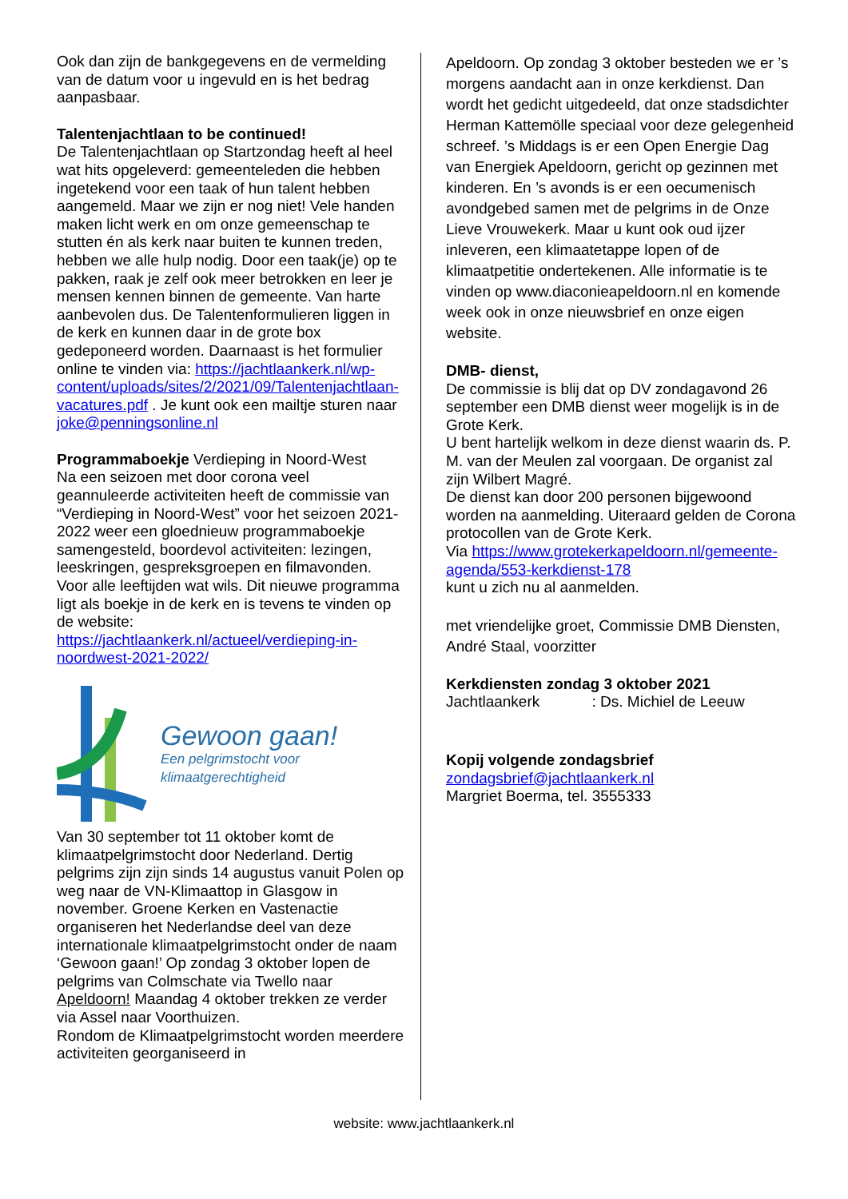Ook dan zijn de bankgegevens en de vermelding van de datum voor u ingevuld en is het bedrag aanpasbaar.
Talentenjachtlaan to be continued!
De Talentenjachtlaan op Startzondag heeft al heel wat hits opgeleverd: gemeenteleden die hebben ingetekend voor een taak of hun talent hebben aangemeld. Maar we zijn er nog niet! Vele handen maken licht werk en om onze gemeenschap te stutten én als kerk naar buiten te kunnen treden, hebben we alle hulp nodig. Door een taak(je) op te pakken, raak je zelf ook meer betrokken en leer je mensen kennen binnen de gemeente. Van harte aanbevolen dus. De Talentenformulieren liggen in de kerk en kunnen daar in de grote box gedeponeerd worden. Daarnaast is het formulier online te vinden via: https://jachtlaankerk.nl/wp-content/uploads/sites/2/2021/09/Talentenjachtlaan-vacatures.pdf . Je kunt ook een mailtje sturen naar joke@penningsonline.nl
Programmaboekje Verdieping in Noord-West
Na een seizoen met door corona veel geannuleerde activiteiten heeft de commissie van “Verdieping in Noord-West” voor het seizoen 2021-2022 weer een gloednieuw programmaboekje samengesteld, boordevol activiteiten: lezingen, leeskringen, gespreksgroepen en filmavonden. Voor alle leeftijden wat wils. Dit nieuwe programma ligt als boekje in de kerk en is tevens te vinden op de website:
https://jachtlaankerk.nl/actueel/verdieping-in-noordwest-2021-2022/
Gewoon gaan!
Een pelgrimstocht voor
klimaatgerechtigheid
Van 30 september tot 11 oktober komt de klimaatpelgrimstocht door Nederland. Dertig pelgrims zijn zijn sinds 14 augustus vanuit Polen op weg naar de VN-Klimaattop in Glasgow in november. Groene Kerken en Vastenactie organiseren het Nederlandse deel van deze internationale klimaatpelgrimstocht onder de naam ‘Gewoon gaan!’ Op zondag 3 oktober lopen de pelgrims van Colmschate via Twello naar Apeldoorn! Maandag 4 oktober trekken ze verder via Assel naar Voorthuizen.
Rondom de Klimaatpelgrimstocht worden meerdere activiteiten georganiseerd in
Apeldoorn. Op zondag 3 oktober besteden we er ’s morgens aandacht aan in onze kerkdienst. Dan wordt het gedicht uitgedeeld, dat onze stadsdichter Herman Kattemölle speciaal voor deze gelegenheid schreef. ’s Middags is er een Open Energie Dag van Energiek Apeldoorn, gericht op gezinnen met kinderen. En ’s avonds is er een oecumenisch avondgebed samen met de pelgrims in de Onze Lieve Vrouwekerk. Maar u kunt ook oud ijzer inleveren, een klimaatetappe lopen of de klimaatpetitie ondertekenen. Alle informatie is te vinden op www.diaconieapeldoorn.nl en komende week ook in onze nieuwsbrief en onze eigen website.
DMB- dienst,
De commissie is blij dat op DV zondagavond 26 september een DMB dienst weer mogelijk is in de Grote Kerk.
U bent hartelijk welkom in deze dienst waarin ds. P. M. van der Meulen zal voorgaan. De organist zal zijn Wilbert Magré.
De dienst kan door 200 personen bijgewoond worden na aanmelding. Uiteraard gelden de Corona protocollen van de Grote Kerk.
Via https://www.grotekerkapeldoorn.nl/gemeente-agenda/553-kerkdienst-178
kunt u zich nu al aanmelden.
met vriendelijke groet, Commissie DMB Diensten, André Staal, voorzitter
Kerkdiensten zondag 3 oktober 2021
Jachtlaankerk : Ds. Michiel de Leeuw
Kopij volgende zondagsbrief
zondagsbrief@jachtlaankerk.nl
Margriet Boerma, tel. 3555333
website: www.jachtlaankerk.nl